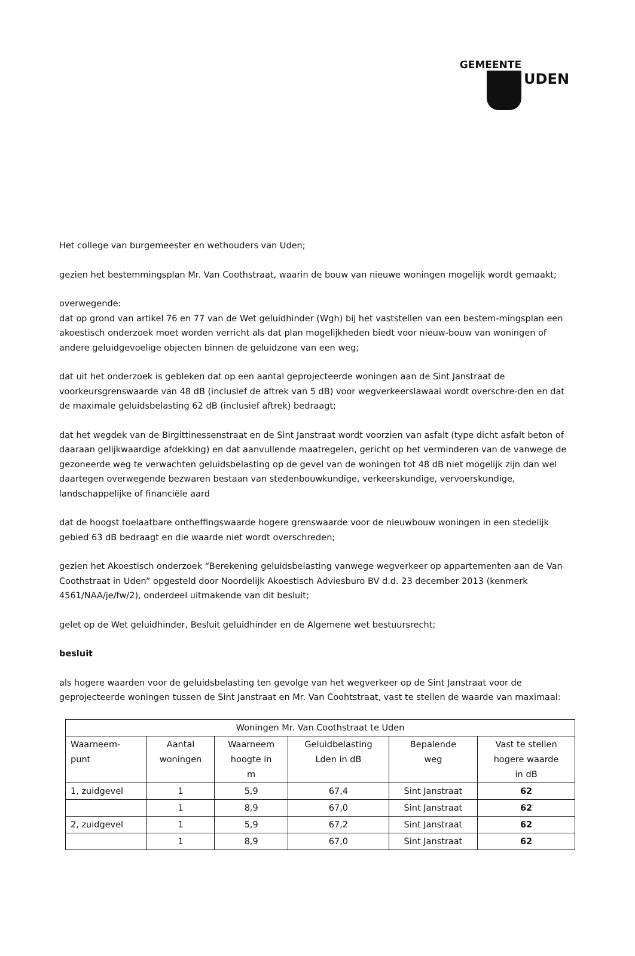GEMEENTE
UDEN
Het college van burgemeester en wethouders van Uden;
gezien het bestemmingsplan Mr. Van Coothstraat, waarin de bouw van nieuwe woningen mogelijk wordt gemaakt;
overwegende:
dat op grond van artikel 76 en 77 van de Wet geluidhinder (Wgh) bij het vaststellen van een bestem-mingsplan een akoestisch onderzoek moet worden verricht als dat plan mogelijkheden biedt voor nieuw-bouw van woningen of andere geluidgevoelige objecten binnen de geluidzone van een weg;
dat uit het onderzoek is gebleken dat op een aantal geprojecteerde woningen aan de Sint Janstraat de voorkeursgrenswaarde van 48 dB (inclusief de aftrek van 5 dB) voor wegverkeerslawaai wordt overschre-den en dat de maximale geluidsbelasting 62 dB (inclusief aftrek) bedraagt;
dat het wegdek van de Birgittinessenstraat en de Sint Janstraat wordt voorzien van asfalt (type dicht asfalt beton of daaraan gelijkwaardige afdekking) en dat aanvullende maatregelen, gericht op het verminderen van de vanwege de gezoneerde weg te verwachten geluidsbelasting op de gevel van de woningen tot 48 dB niet mogelijk zijn dan wel daartegen overwegende bezwaren bestaan van stedenbouwkundige, verkeerskundige, vervoerskundige, landschappelijke of financiële aard
dat de hoogst toelaatbare ontheffingswaarde hogere grenswaarde voor de nieuwbouw woningen in een stedelijk gebied 63 dB bedraagt en die waarde niet wordt overschreden;
gezien het Akoestisch onderzoek “Berekening geluidsbelasting vanwege wegverkeer op appartementen aan de Van Coothstraat in Uden” opgesteld door Noordelijk Akoestisch Adviesburo BV d.d. 23 december 2013 (kenmerk 4561/NAA/je/fw/2), onderdeel uitmakende van dit besluit;
gelet op de Wet geluidhinder, Besluit geluidhinder en de Algemene wet bestuursrecht;
besluit
als hogere waarden voor de geluidsbelasting ten gevolge van het wegverkeer op de Sint Janstraat voor de geprojecteerde woningen tussen de Sint Janstraat en Mr. Van Coohtstraat, vast te stellen de waarde van maximaal:
| Woningen Mr. Van Coothstraat te Uden | | | | | |
| --- | --- | --- | --- | --- | --- |
| Waarneem- punt | Aantal woningen | Waarneem hoogte in m | Geluidbelasting Lden in dB | Bepalende weg | Vast te stellen hogere waarde in dB |
| 1, zuidgevel | 1 | 5,9 | 67,4 | Sint Janstraat | 62 |
| | 1 | 8,9 | 67,0 | Sint Janstraat | 62 |
| 2, zuidgevel | 1 | 5,9 | 67,2 | Sint Janstraat | 62 |
| | 1 | 8,9 | 67,0 | Sint Janstraat | 62 |